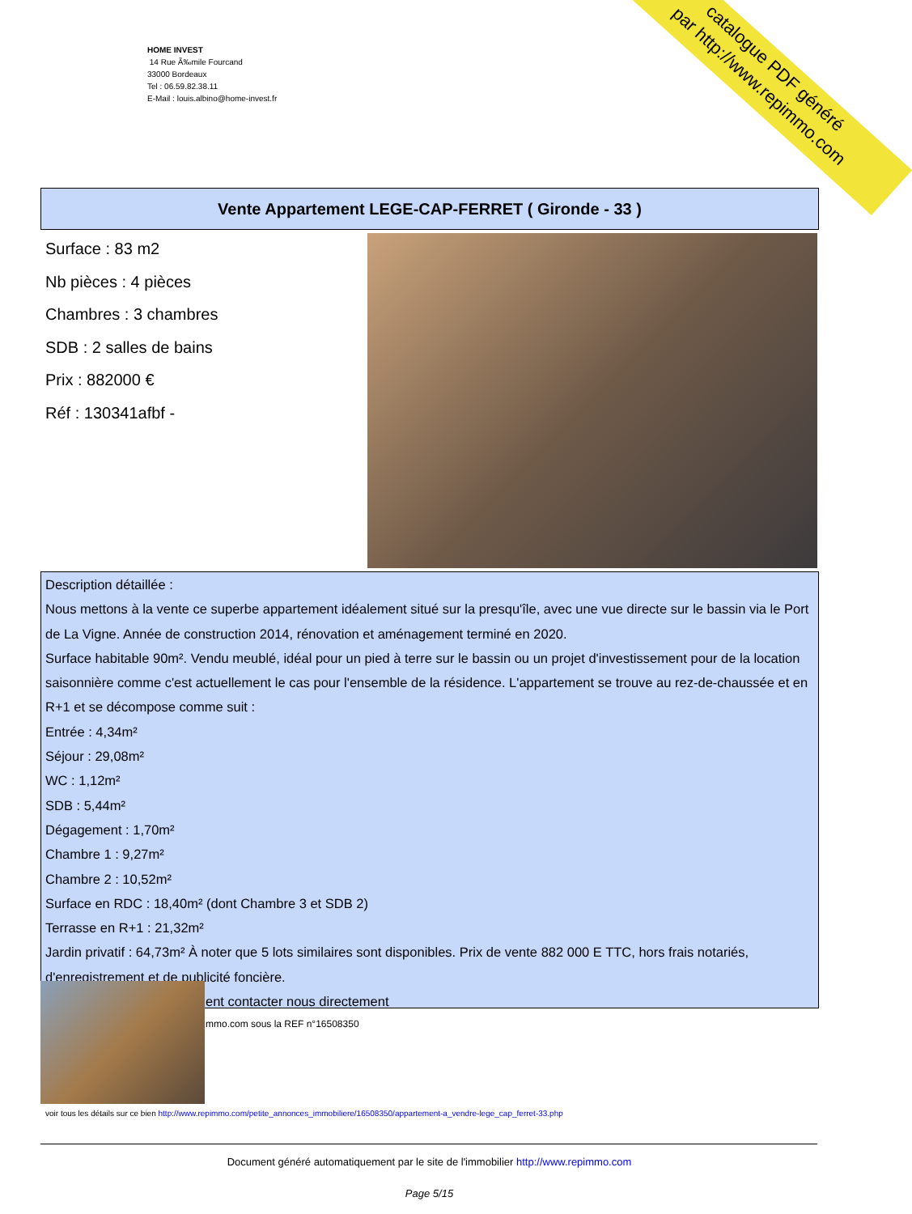HOME INVEST
14 Rue Ã‰mile Fourcand
33000 Bordeaux
Tel : 06.59.82.38.11
E-Mail : louis.albino@home-invest.fr
catalogue PDF généré
par http://www.repimmo.com
Vente Appartement LEGE-CAP-FERRET ( Gironde - 33 )
Surface : 83 m2
Nb pièces : 4 pièces
Chambres : 3 chambres
SDB : 2 salles de bains
Prix : 882000 €
Réf : 130341afbf -
Description détaillée :
Nous mettons à la vente ce superbe appartement idéalement situé sur la presqu'île, avec une vue directe sur le bassin via le Port de La Vigne. Année de construction 2014, rénovation et aménagement terminé en 2020.
Surface habitable 90m². Vendu meublé, idéal pour un pied à terre sur le bassin ou un projet d'investissement pour de la location saisonnière comme c'est actuellement le cas pour l'ensemble de la résidence. L'appartement se trouve au rez-de-chaussée et en R+1 et se décompose comme suit :
Entrée : 4,34m²
Séjour : 29,08m²
WC : 1,12m²
SDB : 5,44m²
Dégagement : 1,70m²
Chambre 1 : 9,27m²
Chambre 2 : 10,52m²
Surface en RDC : 18,40m² (dont Chambre 3 et SDB 2)
Terrasse en R+1 : 21,32m²
Jardin privatif : 64,73m² À noter que 5 lots similaires sont disponibles. Prix de vente 882 000 E TTC, hors frais notariés, d'enregistrement et de publicité foncière.
ent contacter nous directement
mmo.com sous la REF n°16508350
voir tous les détails sur ce bien http://www.repimmo.com/petite_annonces_immobiliere/16508350/appartement-a_vendre-lege_cap_ferret-33.php
Document généré automatiquement par le site de l'immobilier http://www.repimmo.com
Page 5/15